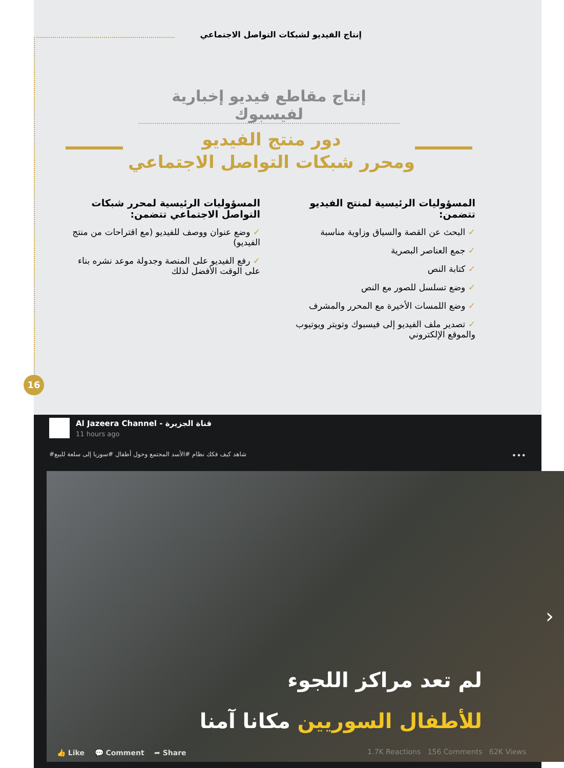إنتاج الفيديو لشبكات التواصل الاجتماعي
إنتاج مقاطع فيديو إخبارية لفيسبوك
دور منتج الفيديو
ومحرر شبكات التواصل الاجتماعي
المسؤوليات الرئيسية لمنتج الفيديو تتضمن:
✓ البحث عن القصة والسياق وزاوية مناسبة
✓ جمع العناصر البصرية
✓ كتابة النص
✓ وضع تسلسل للصور مع النص
✓ وضع اللمسات الأخيرة مع المحرر والمشرف
✓ تصدير ملف الفيديو إلى فيسبوك وتويتر ويوتيوب والموقع الإلكتروني
المسؤوليات الرئيسية لمحرر شبكات التواصل الاجتماعي تتضمن:
✓ وضع عنوان ووصف للفيديو (مع اقتراحات من منتج الفيديو)
✓ رفع الفيديو على المنصة وجدولة موعد نشره بناء على الوقت الأفضل لذلك
16
Al Jazeera Channel - قناة الجزيرة
11 hours ago
شاهد كيف فكك نظام #الأسد المجتمع وحول أطفال #سوريا إلى سلعة للبيع#
•••
لم تعد مراكز اللجوء
للأطفال السوريين مكانا آمنا
›
👍 Like 💬 Comment ➦ Share
1.7K Reactions 156 Comments 62K Views